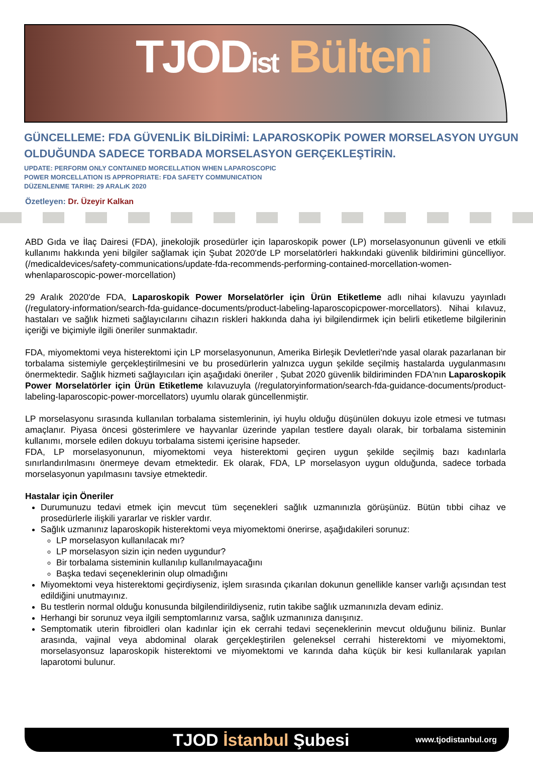TJODist Bülteni
GÜNCELLEME: FDA GÜVENLİK BİLDİRİMİ: LAPAROSKOPİK POWER MORSELASYON UYGUN OLDUĞUNDA SADECE TORBADA MORSELASYON GERÇEKLEŞTİRİN.
UPDATE: PERFORM ONLY CONTAINED MORCELLATION WHEN LAPAROSCOPIC
POWER MORCELLATION IS APPROPRIATE: FDA SAFETY COMMUNICATION
DÜZENLENME TARIHI: 29 ARALıK 2020
Özetleyen: Dr. Üzeyir Kalkan
ABD Gıda ve İlaç Dairesi (FDA), jinekolojik prosedürler için laparoskopik power (LP) morselasyonunun güvenli ve etkili kullanımı hakkında yeni bilgiler sağlamak için Şubat 2020'de LP morselatörleri hakkındaki güvenlik bildirimini güncelliyor. (/medicaldevices/safety-communications/update-fda-recommends-performing-contained-morcellation-women-whenlaparoscopic-power-morcellation)
29 Aralık 2020'de FDA, Laparoskopik Power Morselatörler için Ürün Etiketleme adlı nihai kılavuzu yayınladı (/regulatory-information/search-fda-guidance-documents/product-labeling-laparoscopicpower-morcellators). Nihai kılavuz, hastaları ve sağlık hizmeti sağlayıcılarını cihazın riskleri hakkında daha iyi bilgilendirmek için belirli etiketleme bilgilerinin içeriği ve biçimiyle ilgili öneriler sunmaktadır.
FDA, miyomektomi veya histerektomi için LP morselasyonunun, Amerika Birleşik Devletleri'nde yasal olarak pazarlanan bir torbalama sistemiyle gerçekleştirilmesini ve bu prosedürlerin yalnızca uygun şekilde seçilmiş hastalarda uygulanmasını önermektedir. Sağlık hizmeti sağlayıcıları için aşağıdaki öneriler , Şubat 2020 güvenlik bildiriminden FDA'nın Laparoskopik Power Morselatörler için Ürün Etiketleme kılavuzuyla (/regulatoryinformation/search-fda-guidance-documents/product-labeling-laparoscopic-power-morcellators) uyumlu olarak güncellenmiştir.
LP morselasyonu sırasında kullanılan torbalama sistemlerinin, iyi huylu olduğu düşünülen dokuyu izole etmesi ve tutması amaçlanır. Piyasa öncesi gösterimlere ve hayvanlar üzerinde yapılan testlere dayalı olarak, bir torbalama sisteminin kullanımı, morsele edilen dokuyu torbalama sistemi içerisine hapseder.
FDA, LP morselasyonunun, miyomektomi veya histerektomi geçiren uygun şekilde seçilmiş bazı kadınlarla sınırlandırılmasını önermeye devam etmektedir. Ek olarak, FDA, LP morselasyon uygun olduğunda, sadece torbada morselasyonun yapılmasını tavsiye etmektedir.
Hastalar için Öneriler
Durumunuzu tedavi etmek için mevcut tüm seçenekleri sağlık uzmanınızla görüşünüz. Bütün tıbbi cihaz ve prosedürlerle ilişkili yararlar ve riskler vardır.
Sağlık uzmanınız laparoskopik histerektomi veya miyomektomi önerirse, aşağıdakileri sorunuz:
LP morselasyon kullanılacak mı?
LP morselasyon sizin için neden uygundur?
Bir torbalama sisteminin kullanılıp kullanılmayacağını
Başka tedavi seçeneklerinin olup olmadığını
Miyomektomi veya histerektomi geçirdiyseniz, işlem sırasında çıkarılan dokunun genellikle kanser varlığı açısından test edildiğini unutmayınız.
Bu testlerin normal olduğu konusunda bilgilendirildiyseniz, rutin takibe sağlık uzmanınızla devam ediniz.
Herhangi bir sorunuz veya ilgili semptomlarınız varsa, sağlık uzmanınıza danışınız.
Semptomatik uterin fibroidleri olan kadınlar için ek cerrahi tedavi seçeneklerinin mevcut olduğunu biliniz. Bunlar arasında, vajinal veya abdominal olarak gerçekleştirilen geleneksel cerrahi histerektomi ve miyomektomi, morselasyonsuz laparoskopik histerektomi ve miyomektomi ve karında daha küçük bir kesi kullanılarak yapılan laparotomi bulunur.
TJOD İstanbul Şubesi www.tjodistanbul.org